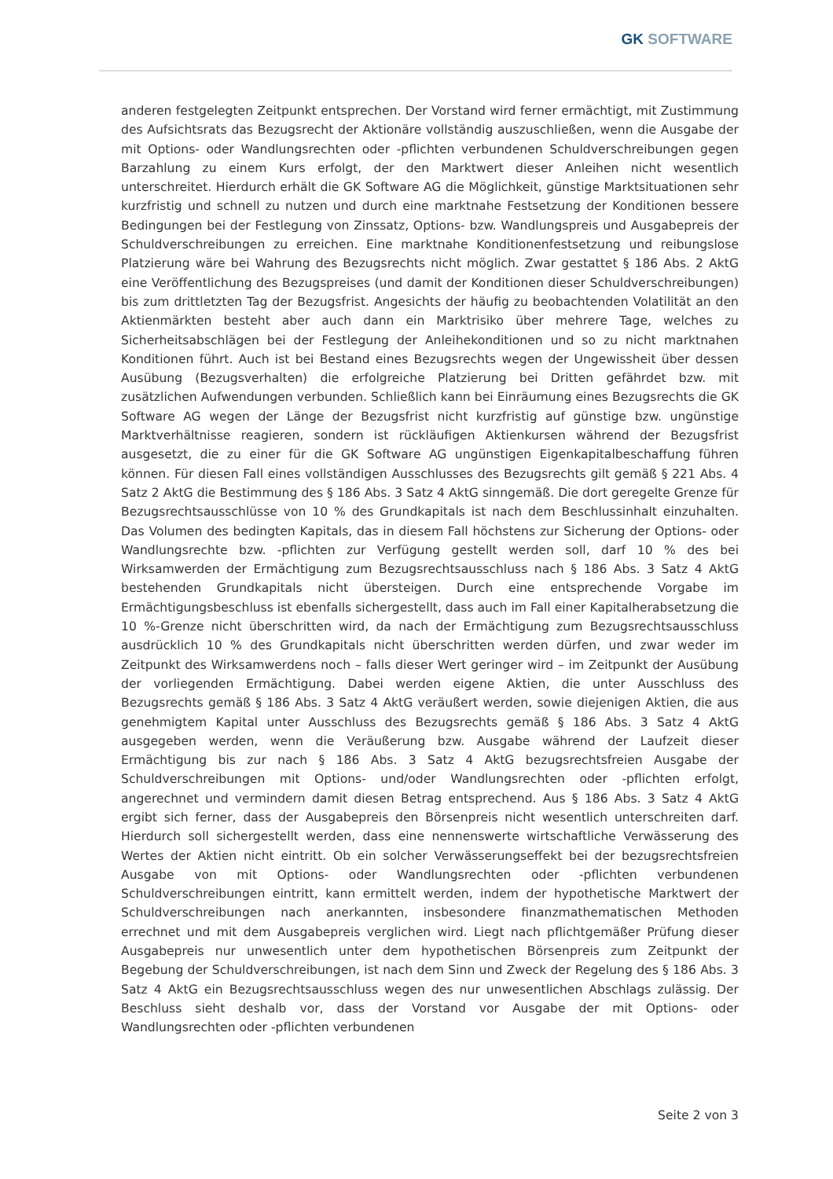GK SOFTWARE
anderen festgelegten Zeitpunkt entsprechen. Der Vorstand wird ferner ermächtigt, mit Zustimmung des Aufsichtsrats das Bezugsrecht der Aktionäre vollständig auszuschließen, wenn die Ausgabe der mit Options- oder Wandlungsrechten oder -pflichten verbundenen Schuldverschreibungen gegen Barzahlung zu einem Kurs erfolgt, der den Marktwert dieser Anleihen nicht wesentlich unterschreitet. Hierdurch erhält die GK Software AG die Möglichkeit, günstige Marktsituationen sehr kurzfristig und schnell zu nutzen und durch eine marktnahe Festsetzung der Konditionen bessere Bedingungen bei der Festlegung von Zinssatz, Options- bzw. Wandlungspreis und Ausgabepreis der Schuldverschreibungen zu erreichen. Eine marktnahe Konditionenfestsetzung und reibungslose Platzierung wäre bei Wahrung des Bezugsrechts nicht möglich. Zwar gestattet § 186 Abs. 2 AktG eine Veröffentlichung des Bezugspreises (und damit der Konditionen dieser Schuldverschreibungen) bis zum drittletzten Tag der Bezugsfrist. Angesichts der häufig zu beobachtenden Volatilität an den Aktienmärkten besteht aber auch dann ein Marktrisiko über mehrere Tage, welches zu Sicherheitsabschlägen bei der Festlegung der Anleihekonditionen und so zu nicht marktnahen Konditionen führt. Auch ist bei Bestand eines Bezugsrechts wegen der Ungewissheit über dessen Ausübung (Bezugsverhalten) die erfolgreiche Platzierung bei Dritten gefährdet bzw. mit zusätzlichen Aufwendungen verbunden. Schließlich kann bei Einräumung eines Bezugsrechts die GK Software AG wegen der Länge der Bezugsfrist nicht kurzfristig auf günstige bzw. ungünstige Marktverhältnisse reagieren, sondern ist rückläufigen Aktienkursen während der Bezugsfrist ausgesetzt, die zu einer für die GK Software AG ungünstigen Eigenkapitalbeschaffung führen können. Für diesen Fall eines vollständigen Ausschlusses des Bezugsrechts gilt gemäß § 221 Abs. 4 Satz 2 AktG die Bestimmung des § 186 Abs. 3 Satz 4 AktG sinngemäß. Die dort geregelte Grenze für Bezugsrechtsausschlüsse von 10 % des Grundkapitals ist nach dem Beschlussinhalt einzuhalten. Das Volumen des bedingten Kapitals, das in diesem Fall höchstens zur Sicherung der Options- oder Wandlungsrechte bzw. -pflichten zur Verfügung gestellt werden soll, darf 10 % des bei Wirksamwerden der Ermächtigung zum Bezugsrechtsausschluss nach § 186 Abs. 3 Satz 4 AktG bestehenden Grundkapitals nicht übersteigen. Durch eine entsprechende Vorgabe im Ermächtigungsbeschluss ist ebenfalls sichergestellt, dass auch im Fall einer Kapitalherabsetzung die 10 %-Grenze nicht überschritten wird, da nach der Ermächtigung zum Bezugsrechtsausschluss ausdrücklich 10 % des Grundkapitals nicht überschritten werden dürfen, und zwar weder im Zeitpunkt des Wirksamwerdens noch – falls dieser Wert geringer wird – im Zeitpunkt der Ausübung der vorliegenden Ermächtigung. Dabei werden eigene Aktien, die unter Ausschluss des Bezugsrechts gemäß § 186 Abs. 3 Satz 4 AktG veräußert werden, sowie diejenigen Aktien, die aus genehmigtem Kapital unter Ausschluss des Bezugsrechts gemäß § 186 Abs. 3 Satz 4 AktG ausgegeben werden, wenn die Veräußerung bzw. Ausgabe während der Laufzeit dieser Ermächtigung bis zur nach § 186 Abs. 3 Satz 4 AktG bezugsrechtsfreien Ausgabe der Schuldverschreibungen mit Options- und/oder Wandlungsrechten oder -pflichten erfolgt, angerechnet und vermindern damit diesen Betrag entsprechend. Aus § 186 Abs. 3 Satz 4 AktG ergibt sich ferner, dass der Ausgabepreis den Börsenpreis nicht wesentlich unterschreiten darf. Hierdurch soll sichergestellt werden, dass eine nennenswerte wirtschaftliche Verwässerung des Wertes der Aktien nicht eintritt. Ob ein solcher Verwässerungseffekt bei der bezugsrechtsfreien Ausgabe von mit Options- oder Wandlungsrechten oder -pflichten verbundenen Schuldverschreibungen eintritt, kann ermittelt werden, indem der hypothetische Marktwert der Schuldverschreibungen nach anerkannten, insbesondere finanzmathematischen Methoden errechnet und mit dem Ausgabepreis verglichen wird. Liegt nach pflichtgemäßer Prüfung dieser Ausgabepreis nur unwesentlich unter dem hypothetischen Börsenpreis zum Zeitpunkt der Begebung der Schuldverschreibungen, ist nach dem Sinn und Zweck der Regelung des § 186 Abs. 3 Satz 4 AktG ein Bezugsrechtsausschluss wegen des nur unwesentlichen Abschlags zulässig. Der Beschluss sieht deshalb vor, dass der Vorstand vor Ausgabe der mit Options- oder Wandlungsrechten oder -pflichten verbundenen
Seite 2 von 3